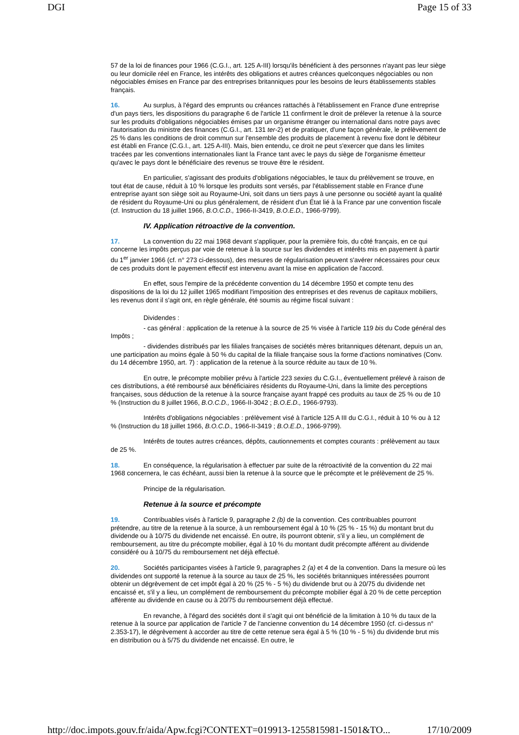DGI Page 15 of 33
57 de la loi de finances pour 1966 (C.G.I., art. 125 A-III) lorsqu'ils bénéficient à des personnes n'ayant pas leur siège ou leur domicile réel en France, les intérêts des obligations et autres créances quelconques négociables ou non négociables émises en France par des entreprises britanniques pour les besoins de leurs établissements stables français.
16. Au surplus, à l'égard des emprunts ou créances rattachés à l'établissement en France d'une entreprise d'un pays tiers, les dispositions du paragraphe 6 de l'article 11 confirment le droit de prélever la retenue à la source sur les produits d'obligations négociables émises par un organisme étranger ou international dans notre pays avec l'autorisation du ministre des finances (C.G.I., art. 131 ter-2) et de pratiquer, d'une façon générale, le prélèvement de 25 % dans les conditions de droit commun sur l'ensemble des produits de placement à revenu fixe dont le débiteur est établi en France (C.G.I., art. 125 A-III). Mais, bien entendu, ce droit ne peut s'exercer que dans les limites tracées par les conventions internationales liant la France tant avec le pays du siège de l'organisme émetteur qu'avec le pays dont le bénéficiaire des revenus se trouve être le résident.
En particulier, s'agissant des produits d'obligations négociables, le taux du prélèvement se trouve, en tout état de cause, réduit à 10 % lorsque les produits sont versés, par l'établissement stable en France d'une entreprise ayant son siège soit au Royaume-Uni, soit dans un tiers pays à une personne ou société ayant la qualité de résident du Royaume-Uni ou plus généralement, de résident d'un État lié à la France par une convention fiscale (cf. Instruction du 18 juillet 1966, B.O.C.D., 1966-II-3419, B.O.E.D., 1966-9799).
IV. Application rétroactive de la convention.
17. La convention du 22 mai 1968 devant s'appliquer, pour la première fois, du côté français, en ce qui concerne les impôts perçus par voie de retenue à la source sur les dividendes et intérêts mis en payement à partir du 1<sup>er</sup> janvier 1966 (cf. n° 273 ci-dessous), des mesures de régularisation peuvent s'avérer nécessaires pour ceux de ces produits dont le payement effectif est intervenu avant la mise en application de l'accord.
En effet, sous l'empire de la précédente convention du 14 décembre 1950 et compte tenu des dispositions de la loi du 12 juillet 1965 modifiant l'imposition des entreprises et des revenus de capitaux mobiliers, les revenus dont il s'agit ont, en règle générale, été soumis au régime fiscal suivant :
Dividendes :
- cas général : application de la retenue à la source de 25 % visée à l'article 119 bis du Code général des Impôts ;
- dividendes distribués par les filiales françaises de sociétés mères britanniques détenant, depuis un an, une participation au moins égale à 50 % du capital de la filiale française sous la forme d'actions nominatives (Conv. du 14 décembre 1950, art. 7) : application de la retenue à la source réduite au taux de 10 %.
En outre, le précompte mobilier prévu à l'article 223 sexies du C.G.I., éventuellement prélevé à raison de ces distributions, a été remboursé aux bénéficiaires résidents du Royaume-Uni, dans la limite des perceptions françaises, sous déduction de la retenue à la source française ayant frappé ces produits au taux de 25 % ou de 10 % (Instruction du 8 juillet 1966, B.O.C.D., 1966-II-3042 ; B.O.E.D., 1966-9793).
Intérêts d'obligations négociables : prélèvement visé à l'article 125 A III du C.G.I., réduit à 10 % ou à 12 % (Instruction du 18 juillet 1966, B.O.C.D., 1966-II-3419 ; B.O.E.D., 1966-9799).
Intérêts de toutes autres créances, dépôts, cautionnements et comptes courants : prélèvement au taux de 25 %.
18. En conséquence, la régularisation à effectuer par suite de la rétroactivité de la convention du 22 mai 1968 concernera, le cas échéant, aussi bien la retenue à la source que le précompte et le prélèvement de 25 %.
Principe de la régularisation.
Retenue à la source et précompte
19. Contribuables visés à l'article 9, paragraphe 2 (b) de la convention. Ces contribuables pourront prétendre, au titre de la retenue à la source, à un remboursement égal à 10 % (25 % - 15 %) du montant brut du dividende ou à 10/75 du dividende net encaissé. En outre, ils pourront obtenir, s'il y a lieu, un complément de remboursement, au titre du précompte mobilier, égal à 10 % du montant dudit précompte afférent au dividende considéré ou à 10/75 du remboursement net déjà effectué.
20. Sociétés participantes visées à l'article 9, paragraphes 2 (a) et 4 de la convention. Dans la mesure où les dividendes ont supporté la retenue à la source au taux de 25 %, les sociétés britanniques intéressées pourront obtenir un dégrèvement de cet impôt égal à 20 % (25 % - 5 %) du dividende brut ou à 20/75 du dividende net encaissé et, s'il y a lieu, un complément de remboursement du précompte mobilier égal à 20 % de cette perception afférente au dividende en cause ou à 20/75 du remboursement déjà effectué.
En revanche, à l'égard des sociétés dont il s'agit qui ont bénéficié de la limitation à 10 % du taux de la retenue à la source par application de l'article 7 de l'ancienne convention du 14 décembre 1950 (cf. ci-dessus n° 2.353-17), le dégrèvement à accorder au titre de cette retenue sera égal à 5 % (10 % - 5 %) du dividende brut mis en distribution ou à 5/75 du dividende net encaissé. En outre, le
http://doc.impots.gouv.fr/aida/Apw.fcgi?CONTEXT=019913-1255815981-1501&TO... 17/10/2009